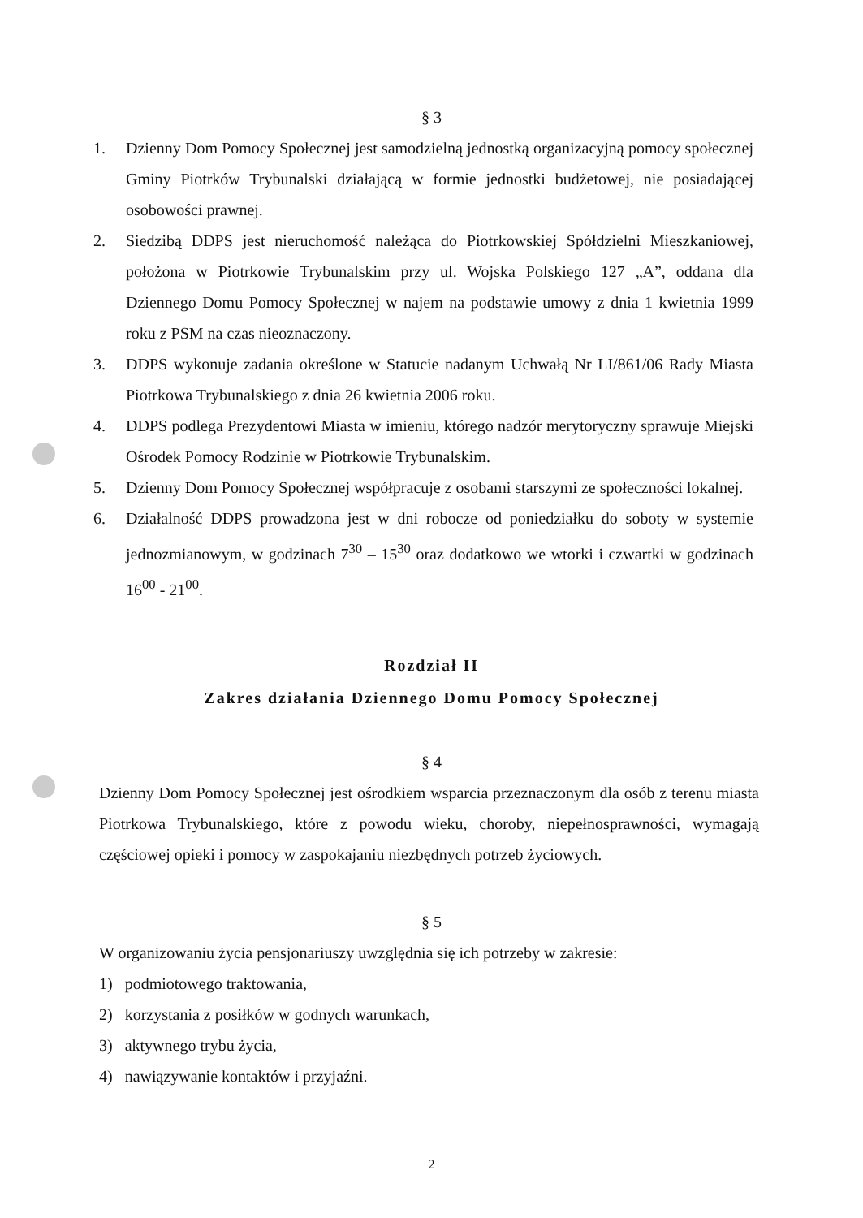§ 3
1. Dzienny Dom Pomocy Społecznej jest samodzielną jednostką organizacyjną pomocy społecznej Gminy Piotrków Trybunalski działającą w formie jednostki budżetowej, nie posiadającej osobowości prawnej.
2. Siedzibą DDPS jest nieruchomość należąca do Piotrkowskiej Spółdzielni Mieszkaniowej, położona w Piotrkowie Trybunalskim przy ul. Wojska Polskiego 127 „A”, oddana dla Dziennego Domu Pomocy Społecznej w najem na podstawie umowy z dnia 1 kwietnia 1999 roku z PSM na czas nieoznaczony.
3. DDPS wykonuje zadania określone w Statucie nadanym Uchwałą Nr LI/861/06 Rady Miasta Piotrkowa Trybunalskiego z dnia 26 kwietnia 2006 roku.
4. DDPS podlega Prezydentowi Miasta w imieniu, którego nadzór merytoryczny sprawuje Miejski Ośrodek Pomocy Rodzinie w Piotrkowie Trybunalskim.
5. Dzienny Dom Pomocy Społecznej współpracuje z osobami starszymi ze społeczności lokalnej.
6. Działalność DDPS prowadzona jest w dni robocze od poniedziałku do soboty w systemie jednozmianowym, w godzinach 7<sup>30</sup> – 15<sup>30</sup> oraz dodatkowo we wtorki i czwartki w godzinach 16<sup>00</sup> - 21<sup>00</sup>.
Rozdział II
Zakres działania Dziennego Domu Pomocy Społecznej
§ 4
Dzienny Dom Pomocy Społecznej jest ośrodkiem wsparcia przeznaczonym dla osób z terenu miasta Piotrkowa Trybunalskiego, które z powodu wieku, choroby, niepełnosprawności, wymagają częściowej opieki i pomocy w zaspokajaniu niezbędnych potrzeb życiowych.
§ 5
W organizowaniu życia pensjonariuszy uwzględnia się ich potrzeby w zakresie:
1) podmiotowego traktowania,
2) korzystania z posiłków w godnych warunkach,
3) aktywnego trybu życia,
4) nawiązywanie kontaktów i przyjaźni.
2